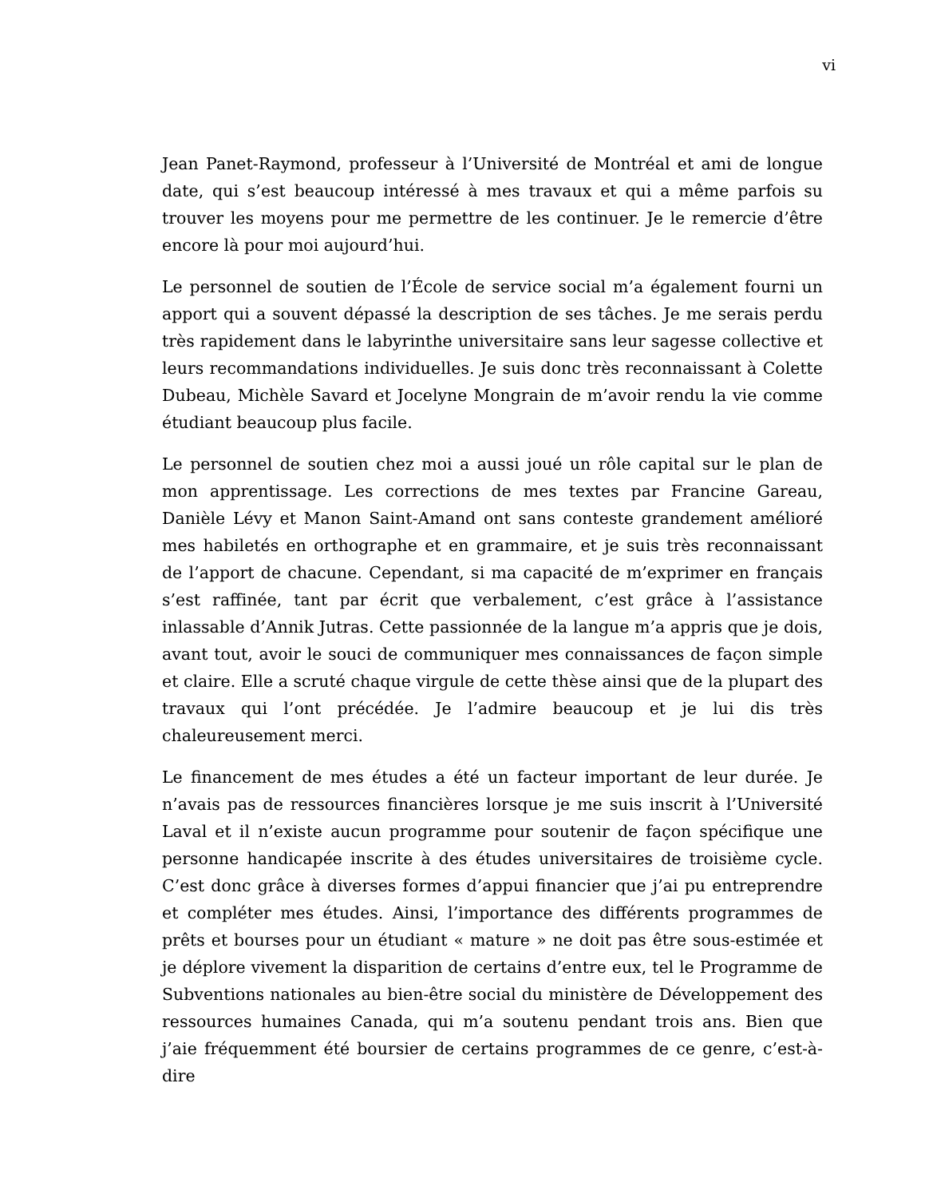vi
Jean Panet-Raymond, professeur à l’Université de Montréal et ami de longue date, qui s’est beaucoup intéressé à mes travaux et qui a même parfois su trouver les moyens pour me permettre de les continuer. Je le remercie d’être encore là pour moi aujourd’hui.
Le personnel de soutien de l’École de service social m’a également fourni un apport qui a souvent dépassé la description de ses tâches. Je me serais perdu très rapidement dans le labyrinthe universitaire sans leur sagesse collective et leurs recommandations individuelles. Je suis donc très reconnaissant à Colette Dubeau, Michèle Savard et Jocelyne Mongrain de m’avoir rendu la vie comme étudiant beaucoup plus facile.
Le personnel de soutien chez moi a aussi joué un rôle capital sur le plan de mon apprentissage. Les corrections de mes textes par Francine Gareau, Danièle Lévy et Manon Saint-Amand ont sans conteste grandement amélioré mes habiletés en orthographe et en grammaire, et je suis très reconnaissant de l’apport de chacune. Cependant, si ma capacité de m’exprimer en français s’est raffinée, tant par écrit que verbalement, c’est grâce à l’assistance inlassable d’Annik Jutras. Cette passionnée de la langue m’a appris que je dois, avant tout, avoir le souci de communiquer mes connaissances de façon simple et claire. Elle a scruté chaque virgule de cette thèse ainsi que de la plupart des travaux qui l’ont précédée. Je l’admire beaucoup et je lui dis très chaleureusement merci.
Le financement de mes études a été un facteur important de leur durée. Je n’avais pas de ressources financières lorsque je me suis inscrit à l’Université Laval et il n’existe aucun programme pour soutenir de façon spécifique une personne handicapée inscrite à des études universitaires de troisième cycle. C’est donc grâce à diverses formes d’appui financier que j’ai pu entreprendre et compléter mes études. Ainsi, l’importance des différents programmes de prêts et bourses pour un étudiant « mature » ne doit pas être sous-estimée et je déplore vivement la disparition de certains d’entre eux, tel le Programme de Subventions nationales au bien-être social du ministère de Développement des ressources humaines Canada, qui m’a soutenu pendant trois ans. Bien que j’aie fréquemment été boursier de certains programmes de ce genre, c’est-à-dire